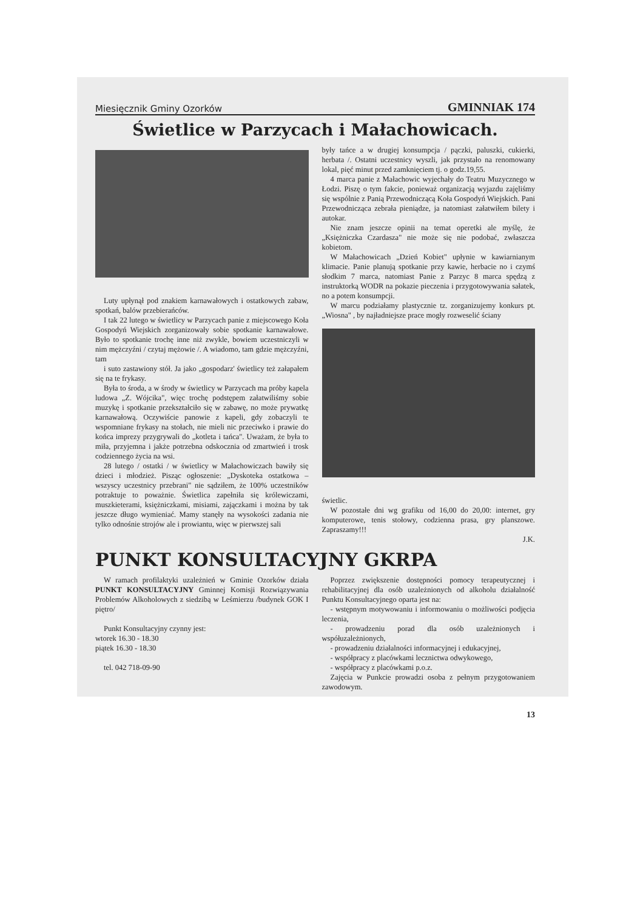Miesięcznik Gminy Ozorków GMINNIAK 174
Świetlice w Parzycach i Małachowicach.
Luty upłynął pod znakiem karnawałowych i ostatkowych zabaw, spotkań, balów przebierańców.
I tak 22 lutego w świetlicy w Parzycach panie z miejscowego Koła Gospodyń Wiejskich zorganizowały sobie spotkanie karnawałowe. Było to spotkanie trochę inne niż zwykle, bowiem uczestniczyli w nim mężczyźni / czytaj mężowie /. A wiadomo, tam gdzie mężczyźni, tam
i suto zastawiony stół. Ja jako „gospodarz' świetlicy też załapałem się na te frykasy.
Była to środa, a w środy w świetlicy w Parzycach ma próby kapela ludowa „Z. Wójcika", więc trochę podstępem załatwiliśmy sobie muzykę i spotkanie przekształciło się w zabawę, no może prywatkę karnawałową. Oczywiście panowie z kapeli, gdy zobaczyli te wspomniane frykasy na stołach, nie mieli nic przeciwko i prawie do końca imprezy przygrywali do „kotleta i tańca". Uważam, że była to miła, przyjemna i jakże potrzebna odskocznia od zmartwień i trosk codziennego życia na wsi.
28 lutego / ostatki / w świetlicy w Małachowiczach bawiły się dzieci i młodzież. Pisząc ogłoszenie: „Dyskoteka ostatkowa – wszyscy uczestnicy przebrani" nie sądziłem, że 100% uczestników potraktuje to poważnie. Świetlica zapełniła się królewiczami, muszkieterami, księżniczkami, misiami, zajączkami i można by tak jeszcze długo wymieniać. Mamy stanęły na wysokości zadania nie tylko odnośnie strojów ale i prowiantu, więc w pierwszej sali
były tańce a w drugiej konsumpcja / pączki, paluszki, cukierki, herbata /. Ostatni uczestnicy wyszli, jak przystało na renomowany lokal, pięć minut przed zamknięciem tj. o godz.19,55.
4 marca panie z Małachowic wyjechały do Teatru Muzycznego w Łodzi. Piszę o tym fakcie, ponieważ organizacją wyjazdu zajęliśmy się wspólnie z Panią Przewodniczącą Koła Gospodyń Wiejskich. Pani Przewodnicząca zebrała pieniądze, ja natomiast załatwiłem bilety i autokar.
Nie znam jeszcze opinii na temat operetki ale myślę, że „Księżniczka Czardasza" nie może się nie podobać, zwłaszcza kobietom.
W Małachowicach „Dzień Kobiet" upłynie w kawiarnianym klimacie. Panie planują spotkanie przy kawie, herbacie no i czymś słodkim 7 marca, natomiast Panie z Parzyc 8 marca spędzą z instruktorką WODR na pokazie pieczenia i przygotowywania sałatek, no a potem konsumpcji.
W marcu podziałamy plastycznie tz. zorganizujemy konkurs pt. „Wiosna" , by najładniejsze prace mogły rozweselić ściany
świetlic.
W pozostałe dni wg grafiku od 16,00 do 20,00: internet, gry komputerowe, tenis stołowy, codzienna prasa, gry planszowe. Zapraszamy!!!
J.K.
PUNKT KONSULTACYJNY GKRPA
W ramach profilaktyki uzależnień w Gminie Ozorków działa PUNKT KONSULTACYJNY Gminnej Komisji Rozwiązywania Problemów Alkoholowych z siedzibą w Leśmierzu /budynek GOK I piętro/
Punkt Konsultacyjny czynny jest:
wtorek 16.30 - 18.30
piątek 16.30 - 18.30
tel. 042 718-09-90
Poprzez zwiększenie dostępności pomocy terapeutycznej i rehabilitacyjnej dla osób uzależnionych od alkoholu działalność Punktu Konsultacyjnego oparta jest na:
- wstępnym motywowaniu i informowaniu o możliwości podjęcia leczenia,
- prowadzeniu porad dla osób uzależnionych i współuzależnionych,
- prowadzeniu działalności informacyjnej i edukacyjnej,
- współpracy z placówkami lecznictwa odwykowego,
- współpracy z placówkami p.o.z.
Zajęcia w Punkcie prowadzi osoba z pełnym przygotowaniem zawodowym.
13